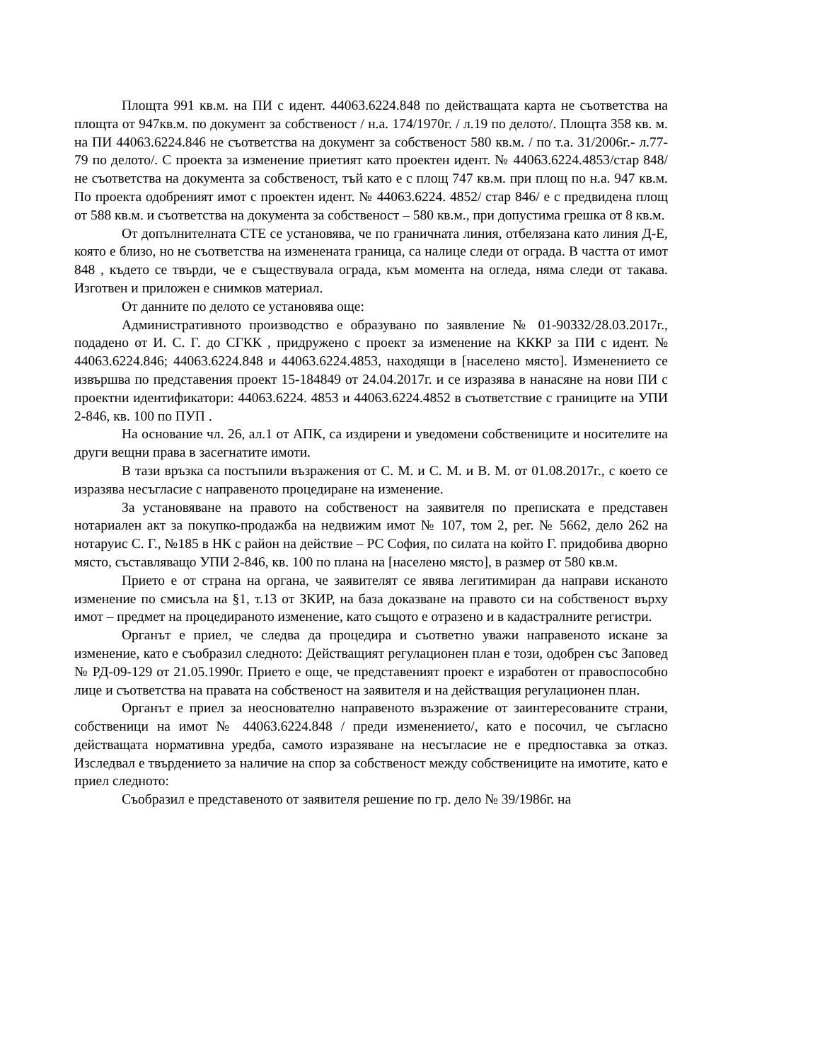Площта 991 кв.м. на ПИ с идент. 44063.6224.848 по действащата карта не съответства на площта от 947кв.м. по документ за собственост / н.а. 174/1970г. / л.19 по делото/. Площта 358 кв. м. на ПИ 44063.6224.846 не съответства на документ за собственост 580 кв.м. / по т.а. 31/2006г.- л.77-79 по делото/. С проекта за изменение приетият като проектен идент. № 44063.6224.4853/стар 848/ не съответства на документа за собственост, тъй като е с площ 747 кв.м. при площ по н.а. 947 кв.м. По проекта одобреният имот с проектен идент. № 44063.6224. 4852/ стар 846/ е с предвидена площ от 588 кв.м. и съответства на документа за собственост – 580 кв.м., при допустима грешка от 8 кв.м.
От допълнителната СТЕ се установява, че по граничната линия, отбелязана като линия Д-Е, която е близо, но не съответства на изменената граница, са налице следи от ограда. В частта от имот 848 , където се твърди, че е съществувала ограда, към момента на огледа, няма следи от такава. Изготвен и приложен е снимков материал.
От данните по делото се установява още:
Административното производство е образувано по заявление № 01-90332/28.03.2017г., подадено от И. С. Г. до СГКК , придружено с проект за изменение на КККР за ПИ с идент. № 44063.6224.846; 44063.6224.848 и 44063.6224.4853, находящи в [населено място]. Изменението се извършва по представения проект 15-184849 от 24.04.2017г. и се изразява в нанасяне на нови ПИ с проектни идентификатори: 44063.6224. 4853 и 44063.6224.4852 в съответствие с границите на УПИ 2-846, кв. 100 по ПУП .
На основание чл. 26, ал.1 от АПК, са издирени и уведомени собствениците и носителите на други вещни права в засегнатите имоти.
В тази връзка са постъпили възражения от С. М. и С. М. и В. М. от 01.08.2017г., с което се изразява несъгласие с направеното процедиране на изменение.
За установяване на правото на собственост на заявителя по преписката е представен нотариален акт за покупко-продажба на недвижим имот № 107, том 2, рег. № 5662, дело 262 на нотаруис С. Г., №185 в НК с район на действие – РС София, по силата на който Г. придобива дворно място, съставляващо УПИ 2-846, кв. 100 по плана на [населено място], в размер от 580 кв.м.
Прието е от страна на органа, че заявителят се явява легитимиран да направи исканото изменение по смисъла на §1, т.13 от ЗКИР, на база доказване на правото си на собственост върху имот – предмет на процедираното изменение, като същото е отразено и в кадастралните регистри.
Органът е приел, че следва да процедира и съответно уважи направеното искане за изменение, като е съобразил следното: Действащият регулационен план е този, одобрен със Заповед № РД-09-129 от 21.05.1990г. Прието е още, че представеният проект е изработен от правоспособно лице и съответства на правата на собственост на заявителя и на действащия регулационен план.
Органът е приел за неоснователно направеното възражение от заинтересованите страни, собственици на имот № 44063.6224.848 / преди изменението/, като е посочил, че съгласно действащата нормативна уредба, самото изразяване на несъгласие не е предпоставка за отказ. Изследвал е твърдението за наличие на спор за собственост между собствениците на имотите, като е приел следното:
Съобразил е представеното от заявителя решение по гр. дело № 39/1986г. на